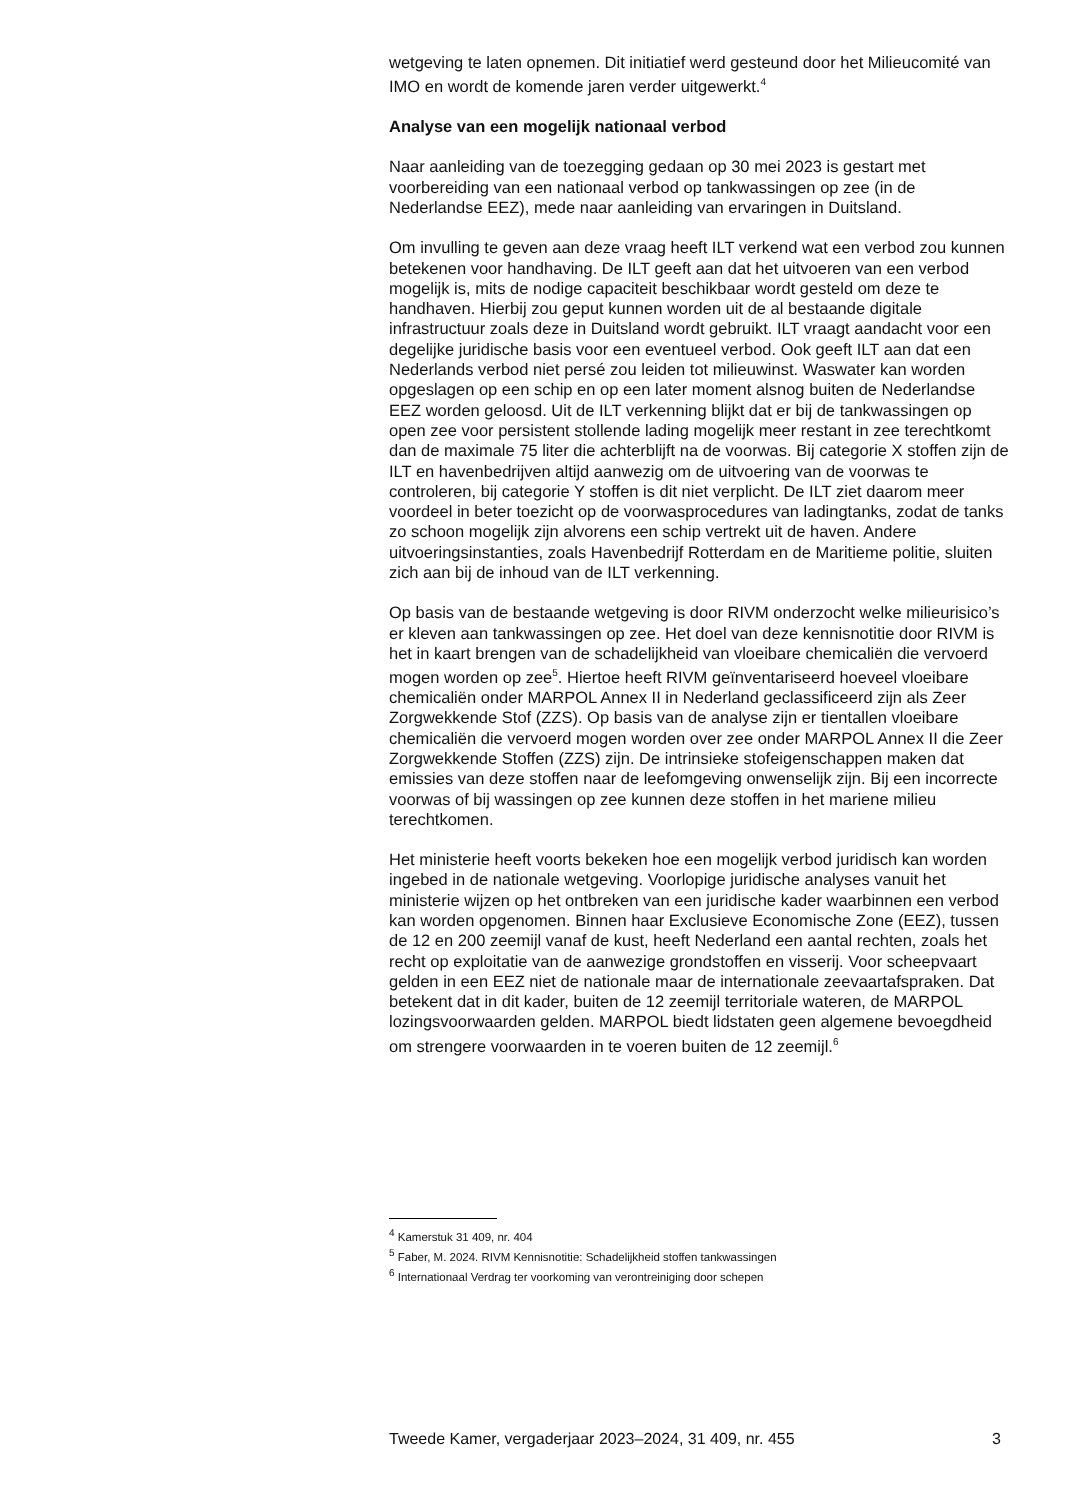wetgeving te laten opnemen. Dit initiatief werd gesteund door het Milieucomité van IMO en wordt de komende jaren verder uitgewerkt.<sup>4</sup>
Analyse van een mogelijk nationaal verbod
Naar aanleiding van de toezegging gedaan op 30 mei 2023 is gestart met voorbereiding van een nationaal verbod op tankwassingen op zee (in de Nederlandse EEZ), mede naar aanleiding van ervaringen in Duitsland.
Om invulling te geven aan deze vraag heeft ILT verkend wat een verbod zou kunnen betekenen voor handhaving. De ILT geeft aan dat het uitvoeren van een verbod mogelijk is, mits de nodige capaciteit beschikbaar wordt gesteld om deze te handhaven. Hierbij zou geput kunnen worden uit de al bestaande digitale infrastructuur zoals deze in Duitsland wordt gebruikt. ILT vraagt aandacht voor een degelijke juridische basis voor een eventueel verbod. Ook geeft ILT aan dat een Nederlands verbod niet persé zou leiden tot milieuwinst. Waswater kan worden opgeslagen op een schip en op een later moment alsnog buiten de Nederlandse EEZ worden geloosd. Uit de ILT verkenning blijkt dat er bij de tankwassingen op open zee voor persistent stollende lading mogelijk meer restant in zee terechtkomt dan de maximale 75 liter die achterblijft na de voorwas. Bij categorie X stoffen zijn de ILT en havenbedrijven altijd aanwezig om de uitvoering van de voorwas te controleren, bij categorie Y stoffen is dit niet verplicht. De ILT ziet daarom meer voordeel in beter toezicht op de voorwasprocedures van ladingtanks, zodat de tanks zo schoon mogelijk zijn alvorens een schip vertrekt uit de haven. Andere uitvoeringsinstanties, zoals Havenbedrijf Rotterdam en de Maritieme politie, sluiten zich aan bij de inhoud van de ILT verkenning.
Op basis van de bestaande wetgeving is door RIVM onderzocht welke milieurisico’s er kleven aan tankwassingen op zee. Het doel van deze kennisnotitie door RIVM is het in kaart brengen van de schadelijkheid van vloeibare chemicaliën die vervoerd mogen worden op zee<sup>5</sup>. Hiertoe heeft RIVM geïnventariseerd hoeveel vloeibare chemicaliën onder MARPOL Annex II in Nederland geclassificeerd zijn als Zeer Zorgwekkende Stof (ZZS). Op basis van de analyse zijn er tientallen vloeibare chemicaliën die vervoerd mogen worden over zee onder MARPOL Annex II die Zeer Zorgwekkende Stoffen (ZZS) zijn. De intrinsieke stofeigenschappen maken dat emissies van deze stoffen naar de leefomgeving onwenselijk zijn. Bij een incorrecte voorwas of bij wassingen op zee kunnen deze stoffen in het mariene milieu terechtkomen.
Het ministerie heeft voorts bekeken hoe een mogelijk verbod juridisch kan worden ingebed in de nationale wetgeving. Voorlopige juridische analyses vanuit het ministerie wijzen op het ontbreken van een juridische kader waarbinnen een verbod kan worden opgenomen. Binnen haar Exclusieve Economische Zone (EEZ), tussen de 12 en 200 zeemijl vanaf de kust, heeft Nederland een aantal rechten, zoals het recht op exploitatie van de aanwezige grondstoffen en visserij. Voor scheepvaart gelden in een EEZ niet de nationale maar de internationale zeevaartafspraken. Dat betekent dat in dit kader, buiten de 12 zeemijl territoriale wateren, de MARPOL lozingsvoorwaarden gelden. MARPOL biedt lidstaten geen algemene bevoegdheid om strengere voorwaarden in te voeren buiten de 12 zeemijl.<sup>6</sup>
<sup>4</sup> Kamerstuk 31 409, nr. 404
<sup>5</sup> Faber, M. 2024. RIVM Kennisnotitie: Schadelijkheid stoffen tankwassingen
<sup>6</sup> Internationaal Verdrag ter voorkoming van verontreiniging door schepen
Tweede Kamer, vergaderjaar 2023–2024, 31 409, nr. 455 3